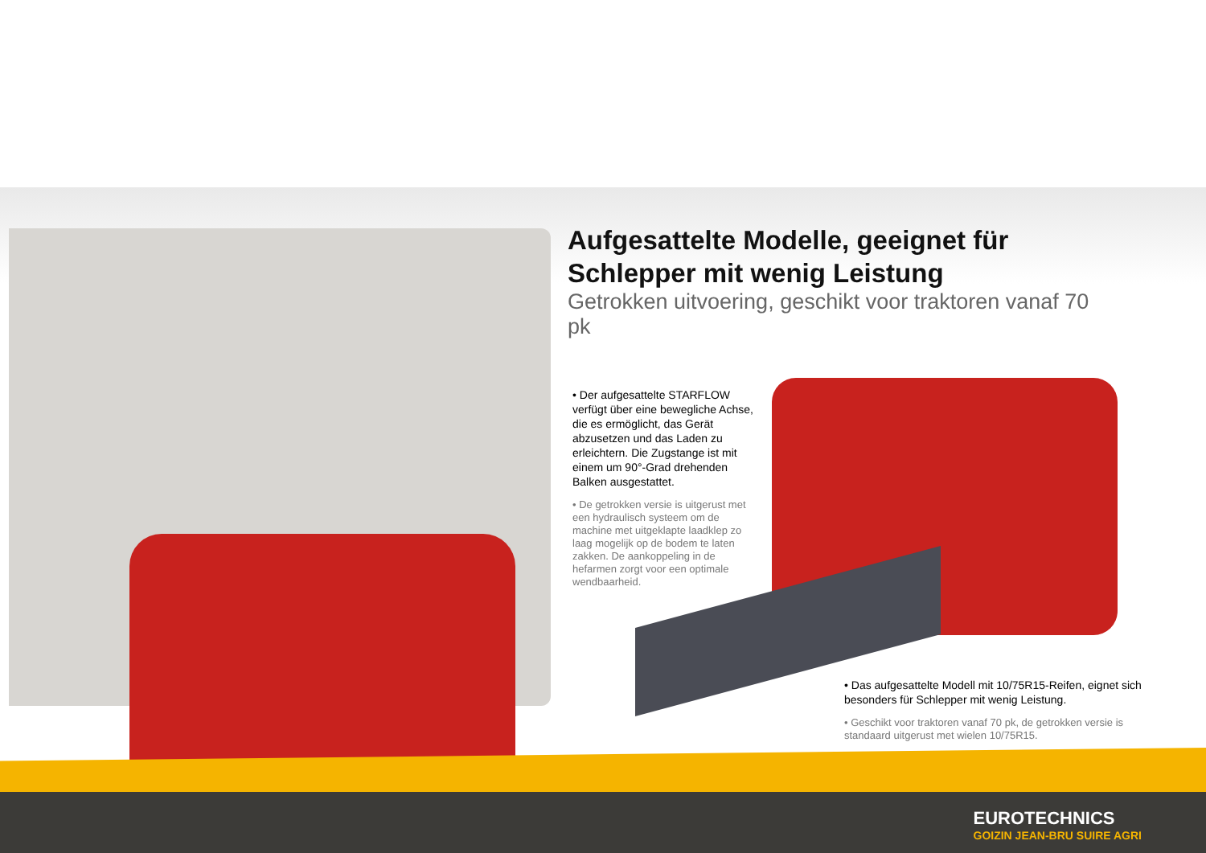Aufgesattelte Modelle, geeignet für Schlepper mit wenig Leistung
Getrokken uitvoering, geschikt voor traktoren vanaf 70 pk
• Der aufgesattelte STARFLOW verfügt über eine bewegliche Achse, die es ermöglicht, das Gerät abzusetzen und das Laden zu erleichtern. Die Zugstange ist mit einem um 90°-Grad drehenden Balken ausgestattet.
• De getrokken versie is uitgerust met een hydraulisch systeem om de machine met uitgeklapte laadklep zo laag mogelijk op de bodem te laten zakken. De aankoppeling in de hefarmen zorgt voor een optimale wendbaarheid.
• Das aufgesattelte Modell mit 10/75R15-Reifen, eignet sich besonders für Schlepper mit wenig Leistung.
• Geschikt voor traktoren vanaf 70 pk, de getrokken versie is standaard uitgerust met wielen 10/75R15.
EUROTECHNICS
GOIZIN JEAN-BRU SUIRE AGRI